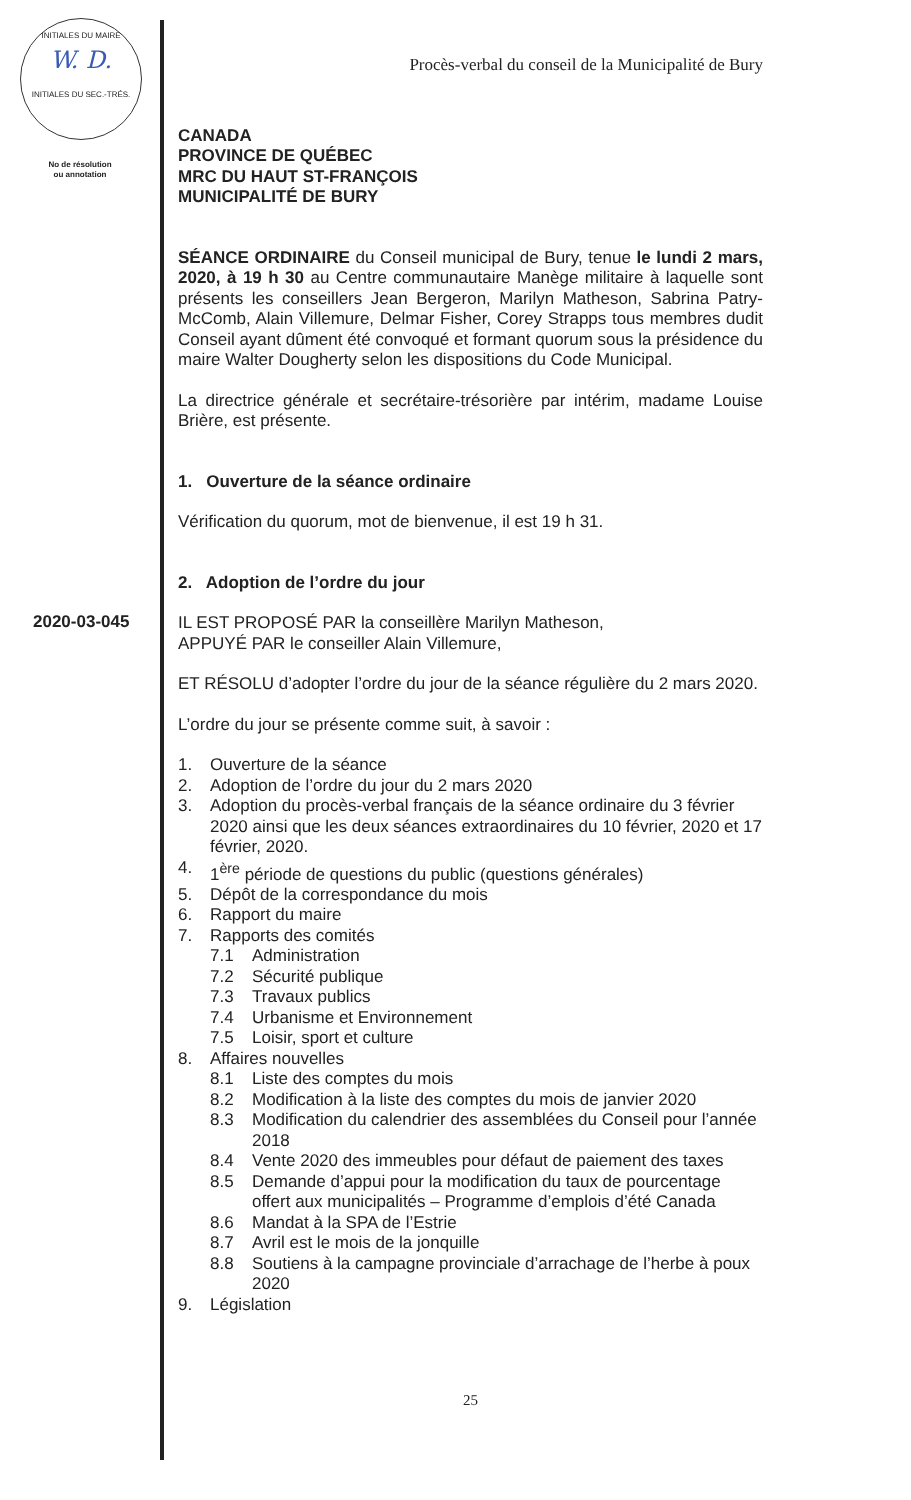INITIALES DU MAIRE
W. D.
INITIALES DU SEC.-TRÉS.
No de résolution
ou annotation
2020-03-045
Procès-verbal du conseil de la Municipalité de Bury
CANADA
PROVINCE DE QUÉBEC
MRC DU HAUT ST-FRANÇOIS
MUNICIPALITÉ DE BURY
SÉANCE ORDINAIRE du Conseil municipal de Bury, tenue le lundi 2 mars, 2020, à 19 h 30 au Centre communautaire Manège militaire à laquelle sont présents les conseillers Jean Bergeron, Marilyn Matheson, Sabrina Patry-McComb, Alain Villemure, Delmar Fisher, Corey Strapps tous membres dudit Conseil ayant dûment été convoqué et formant quorum sous la présidence du maire Walter Dougherty selon les dispositions du Code Municipal.
La directrice générale et secrétaire-trésorière par intérim, madame Louise Brière, est présente.
1. Ouverture de la séance ordinaire
Vérification du quorum, mot de bienvenue, il est 19 h 31.
2. Adoption de l’ordre du jour
IL EST PROPOSÉ PAR la conseillère Marilyn Matheson,
APPUYÉ PAR le conseiller Alain Villemure,
ET RÉSOLU d’adopter l’ordre du jour de la séance régulière du 2 mars 2020.
L’ordre du jour se présente comme suit, à savoir :
1. Ouverture de la séance
2. Adoption de l’ordre du jour du 2 mars 2020
3. Adoption du procès-verbal français de la séance ordinaire du 3 février 2020 ainsi que les deux séances extraordinaires du 10 février, 2020 et 17 février, 2020.
4. 1<sup>ère</sup> période de questions du public (questions générales)
5. Dépôt de la correspondance du mois
6. Rapport du maire
7. Rapports des comités
7.1 Administration
7.2 Sécurité publique
7.3 Travaux publics
7.4 Urbanisme et Environnement
7.5 Loisir, sport et culture
8. Affaires nouvelles
8.1 Liste des comptes du mois
8.2 Modification à la liste des comptes du mois de janvier 2020
8.3 Modification du calendrier des assemblées du Conseil pour l’année 2018
8.4 Vente 2020 des immeubles pour défaut de paiement des taxes
8.5 Demande d’appui pour la modification du taux de pourcentage offert aux municipalités – Programme d’emplois d’été Canada
8.6 Mandat à la SPA de l’Estrie
8.7 Avril est le mois de la jonquille
8.8 Soutiens à la campagne provinciale d’arrachage de l’herbe à poux 2020
9. Législation
25